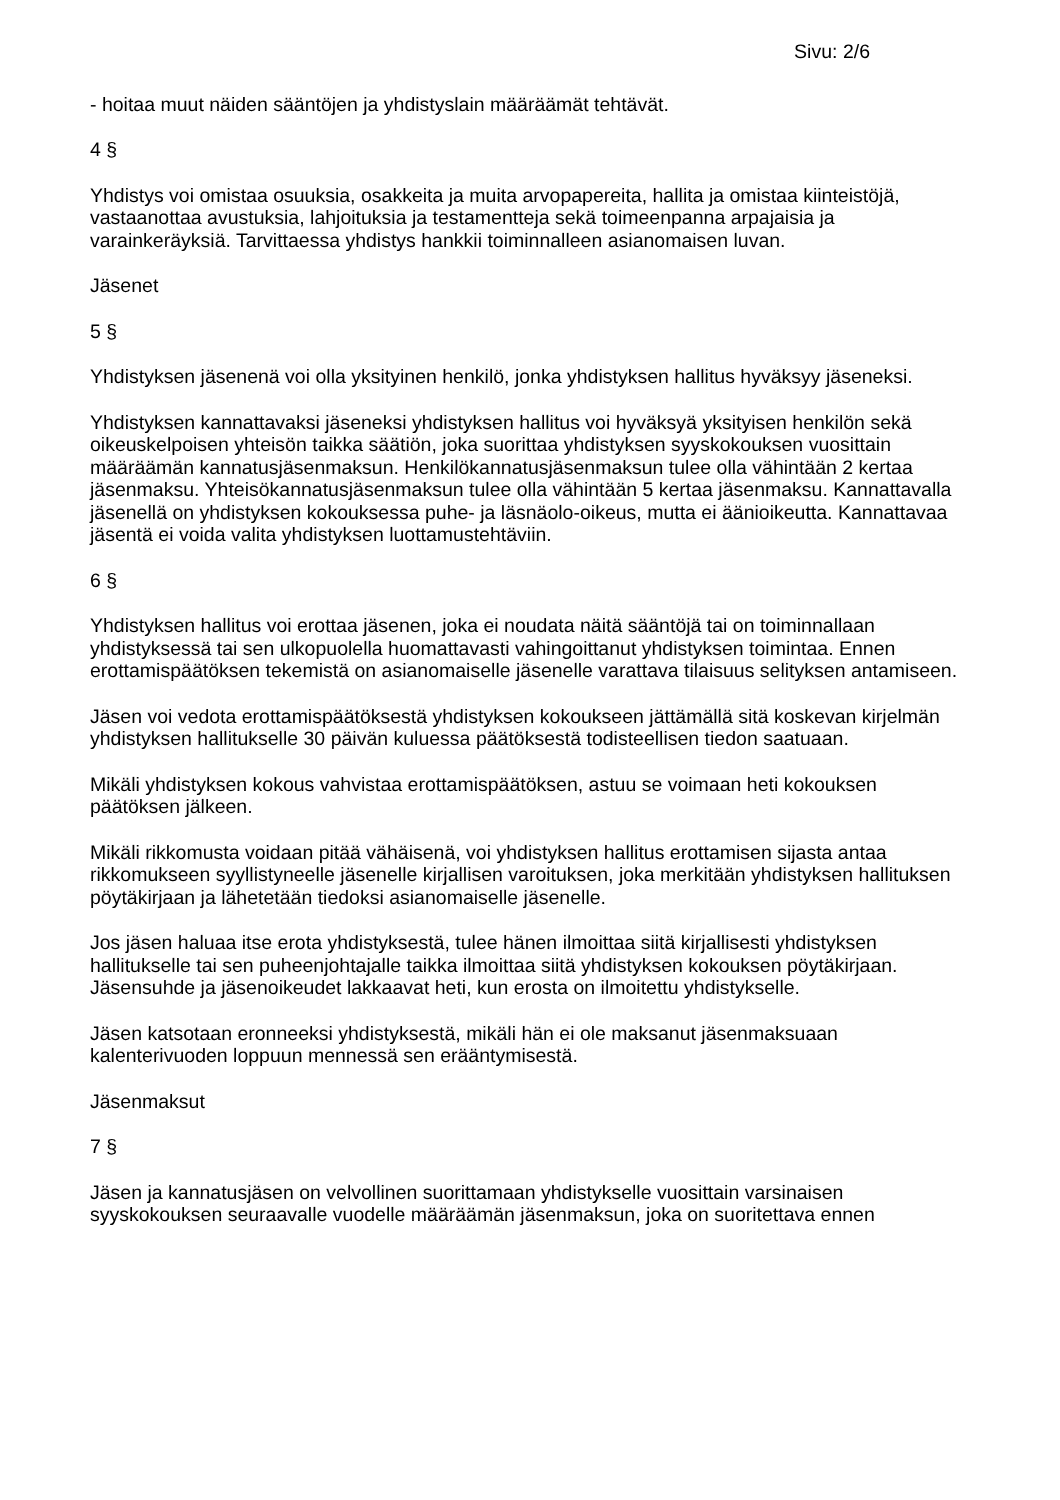Sivu: 2/6
- hoitaa muut näiden sääntöjen ja yhdistyslain määräämät tehtävät.
4 §
Yhdistys voi omistaa osuuksia, osakkeita ja muita arvopapereita, hallita ja omistaa kiinteistöjä, vastaanottaa avustuksia, lahjoituksia ja testamentteja sekä toimeenpanna arpajaisia ja varainkeräyksiä. Tarvittaessa yhdistys hankkii toiminnalleen asianomaisen luvan.
Jäsenet
5 §
Yhdistyksen jäsenenä voi olla yksityinen henkilö, jonka yhdistyksen hallitus hyväksyy jäseneksi.
Yhdistyksen kannattavaksi jäseneksi yhdistyksen hallitus voi hyväksyä yksityisen henkilön sekä oikeuskelpoisen yhteisön taikka säätiön, joka suorittaa yhdistyksen syyskokouksen vuosittain määräämän kannatusjäsenmaksun. Henkilökannatusjäsenmaksun tulee olla vähintään 2 kertaa jäsenmaksu. Yhteisökannatusjäsenmaksun tulee olla vähintään 5 kertaa jäsenmaksu. Kannattavalla jäsenellä on yhdistyksen kokouksessa puhe- ja läsnäolo-oikeus, mutta ei äänioikeutta. Kannattavaa jäsentä ei voida valita yhdistyksen luottamustehtäviin.
6 §
Yhdistyksen hallitus voi erottaa jäsenen, joka ei noudata näitä sääntöjä tai on toiminnallaan yhdistyksessä tai sen ulkopuolella huomattavasti vahingoittanut yhdistyksen toimintaa. Ennen erottamispäätöksen tekemistä on asianomaiselle jäsenelle varattava tilaisuus selityksen antamiseen.
Jäsen voi vedota erottamispäätöksestä yhdistyksen kokoukseen jättämällä sitä koskevan kirjelmän yhdistyksen hallitukselle 30 päivän kuluessa päätöksestä todisteellisen tiedon saatuaan.
Mikäli yhdistyksen kokous vahvistaa erottamispäätöksen, astuu se voimaan heti kokouksen päätöksen jälkeen.
Mikäli rikkomusta voidaan pitää vähäisenä, voi yhdistyksen hallitus erottamisen sijasta antaa rikkomukseen syyllistyneelle jäsenelle kirjallisen varoituksen, joka merkitään yhdistyksen hallituksen pöytäkirjaan ja lähetetään tiedoksi asianomaiselle jäsenelle.
Jos jäsen haluaa itse erota yhdistyksestä, tulee hänen ilmoittaa siitä kirjallisesti yhdistyksen hallitukselle tai sen puheenjohtajalle taikka ilmoittaa siitä yhdistyksen kokouksen pöytäkirjaan. Jäsensuhde ja jäsenoikeudet lakkaavat heti, kun erosta on ilmoitettu yhdistykselle.
Jäsen katsotaan eronneeksi yhdistyksestä, mikäli hän ei ole maksanut jäsenmaksuaan kalenterivuoden loppuun mennessä sen erääntymisestä.
Jäsenmaksut
7 §
Jäsen ja kannatusjäsen on velvollinen suorittamaan yhdistykselle vuosittain varsinaisen syyskokouksen seuraavalle vuodelle määräämän jäsenmaksun, joka on suoritettava ennen